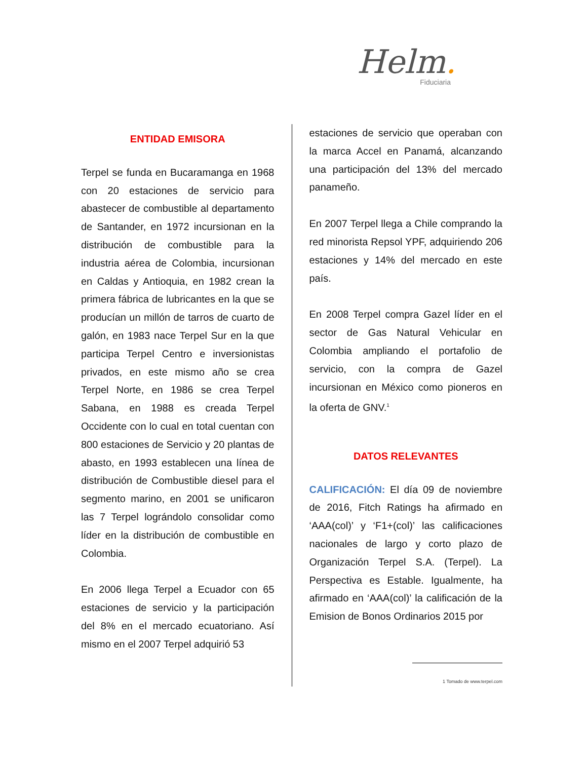Helm.
Fiduciaria
ENTIDAD EMISORA
Terpel se funda en Bucaramanga en 1968 con 20 estaciones de servicio para abastecer de combustible al departamento de Santander, en 1972 incursionan en la distribución de combustible para la industria aérea de Colombia, incursionan en Caldas y Antioquia, en 1982 crean la primera fábrica de lubricantes en la que se producían un millón de tarros de cuarto de galón, en 1983 nace Terpel Sur en la que participa Terpel Centro e inversionistas privados, en este mismo año se crea Terpel Norte, en 1986 se crea Terpel Sabana, en 1988 es creada Terpel Occidente con lo cual en total cuentan con 800 estaciones de Servicio y 20 plantas de abasto, en 1993 establecen una línea de distribución de Combustible diesel para el segmento marino, en 2001 se unificaron las 7 Terpel lográndolo consolidar como líder en la distribución de combustible en Colombia.
En 2006 llega Terpel a Ecuador con 65 estaciones de servicio y la participación del 8% en el mercado ecuatoriano. Así mismo en el 2007 Terpel adquirió 53
estaciones de servicio que operaban con la marca Accel en Panamá, alcanzando una participación del 13% del mercado panameño.
En 2007 Terpel llega a Chile comprando la red minorista Repsol YPF, adquiriendo 206 estaciones y 14% del mercado en este país.
En 2008 Terpel compra Gazel líder en el sector de Gas Natural Vehicular en Colombia ampliando el portafolio de servicio, con la compra de Gazel incursionan en México como pioneros en la oferta de GNV.<sup>1</sup>
DATOS RELEVANTES
CALIFICACIÓN: El día 09 de noviembre de 2016, Fitch Ratings ha afirmado en ‘AAA(col)’ y ‘F1+(col)’ las calificaciones nacionales de largo y corto plazo de Organización Terpel S.A. (Terpel). La Perspectiva es Estable. Igualmente, ha afirmado en ‘AAA(col)’ la calificación de la Emision de Bonos Ordinarios 2015 por
1 Tomado de www.terpel.com